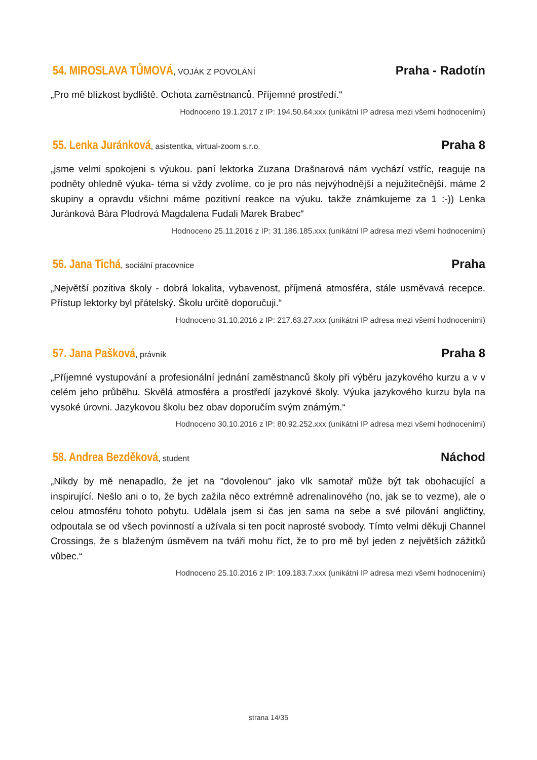54. MIROSLAVA TŮMOVÁ, VOJÁK Z POVOLÁNÍ
Praha - Radotín
„Pro mě blízkost bydliště. Ochota zaměstnanců. Příjemné prostředí.“
Hodnoceno 19.1.2017 z IP: 194.50.64.xxx (unikátní IP adresa mezi všemi hodnoceními)
55. Lenka Juránková, asistentka, virtual-zoom s.r.o.
Praha 8
„jsme velmi spokojeni s výukou. paní lektorka Zuzana Drašnarová nám vychází vstříc, reaguje na podněty ohledně výuka- téma si vždy zvolíme, co je pro nás nejvýhodnější a nejužitečnější. máme 2 skupiny a opravdu všichni máme pozitivní reakce na výuku. takže známkujeme za 1 :-)) Lenka Juránková Bára Plodrová Magdalena Fudali Marek Brabec“
Hodnoceno 25.11.2016 z IP: 31.186.185.xxx (unikátní IP adresa mezi všemi hodnoceními)
56. Jana Tichá, sociální pracovnice
Praha
„Největší pozitiva školy - dobrá lokalita, vybavenost, příjmená atmosféra, stále usměvavá recepce. Přístup lektorky byl přátelský. Školu určitě doporučuji.“
Hodnoceno 31.10.2016 z IP: 217.63.27.xxx (unikátní IP adresa mezi všemi hodnoceními)
57. Jana Pašková, právník
Praha 8
„Příjemné vystupování a profesionální jednání zaměstnanců školy při výběru jazykového kurzu a v v celém jeho průběhu. Skvělá atmosféra a prostředí jazykové školy. Výuka jazykového kurzu byla na vysoké úrovni. Jazykovou školu bez obav doporučím svým známým.“
Hodnoceno 30.10.2016 z IP: 80.92.252.xxx (unikátní IP adresa mezi všemi hodnoceními)
58. Andrea Bezděková, student
Náchod
„Nikdy by mě nenapadlo, že jet na "dovolenou" jako vlk samotař může být tak obohacující a inspirující. Nešlo ani o to, že bych zažila něco extrémně adrenalinového (no, jak se to vezme), ale o celou atmosféru tohoto pobytu. Udělala jsem si čas jen sama na sebe a své pilování angličtiny, odpoutala se od všech povinností a užívala si ten pocit naprosté svobody. Tímto velmi děkuji Channel Crossings, že s blaženým úsměvem na tváři mohu říct, že to pro mě byl jeden z největších zážitků vůbec.“
Hodnoceno 25.10.2016 z IP: 109.183.7.xxx (unikátní IP adresa mezi všemi hodnoceními)
strana 14/35